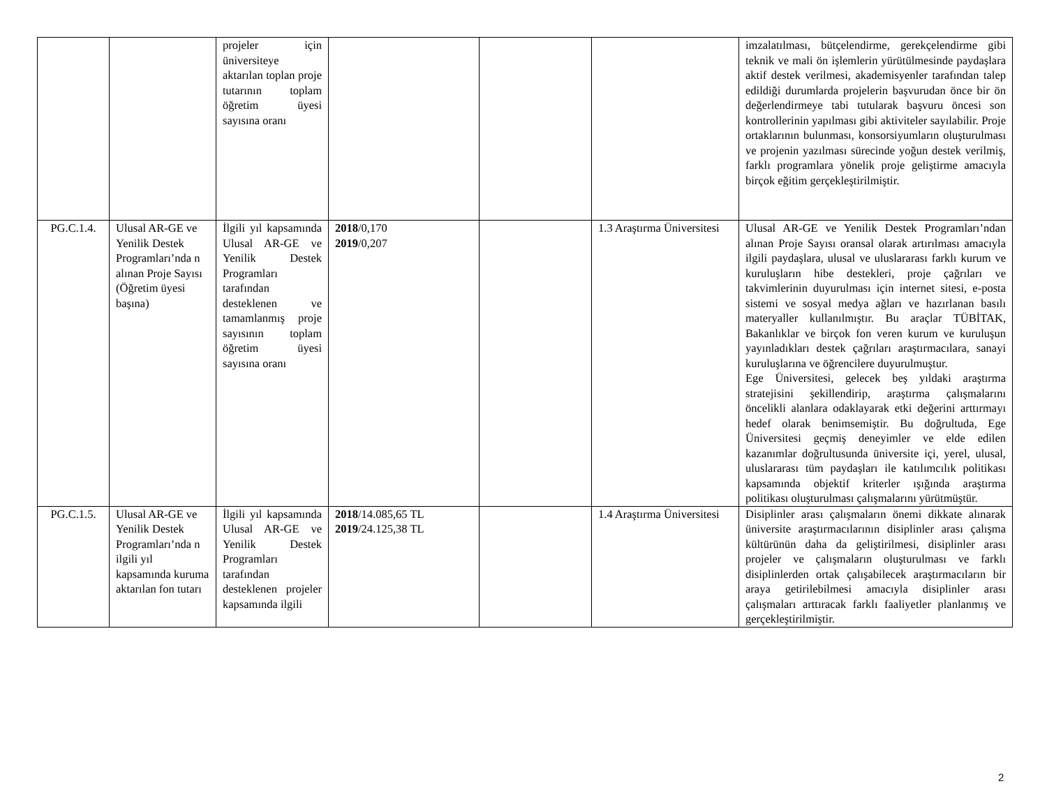| | | projeler için üniversiteye aktarılan toplan proje tutarının toplam öğretim üyesi sayısına oranı | | | | imzalatılması, bütçelendirme, gerekçelendirme gibi teknik ve mali ön işlemlerin yürütülmesinde paydaşlara aktif destek verilmesi, akademisyenler tarafından talep edildiği durumlarda projelerin başvurudan önce bir ön değerlendirmeye tabi tutularak başvuru öncesi son kontrollerinin yapılması gibi aktiviteler sayılabilir. Proje ortaklarının bulunması, konsorsiyumların oluşturulması ve projenin yazılması sürecinde yoğun destek verilmiş, farklı programlara yönelik proje geliştirme amacıyla birçok eğitim gerçekleştirilmiştir. |
| PG.C.1.4. | Ulusal AR-GE ve Yenilik Destek Programları’nda n alınan Proje Sayısı (Öğretim üyesi başına) | İlgili yıl kapsamında Ulusal AR-GE ve Yenilik Destek Programları tarafından desteklenen ve tamamlanmış proje sayısının toplam öğretim üyesi sayısına oranı | 2018 /0,170 2019 /0,207 | | 1.3 Araştırma Üniversitesi | Ulusal AR-GE ve Yenilik Destek Programları’ndan alınan Proje Sayısı oransal olarak artırılması amacıyla ilgili paydaşlara, ulusal ve uluslararası farklı kurum ve kuruluşların hibe destekleri, proje çağrıları ve takvimlerinin duyurulması için internet sitesi, e-posta sistemi ve sosyal medya ağları ve hazırlanan basılı materyaller kullanılmıştır. Bu araçlar TÜBİTAK, Bakanlıklar ve birçok fon veren kurum ve kuruluşun yayınladıkları destek çağrıları araştırmacılara, sanayi kuruluşlarına ve öğrencilere duyurulmuştur. Ege Üniversitesi, gelecek beş yıldaki araştırma stratejisini şekillendirip, araştırma çalışmalarını öncelikli alanlara odaklayarak etki değerini arttırmayı hedef olarak benimsemiştir. Bu doğrultuda, Ege Üniversitesi geçmiş deneyimler ve elde edilen kazanımlar doğrultusunda üniversite içi, yerel, ulusal, uluslararası tüm paydaşları ile katılımcılık politikası kapsamında objektif kriterler ışığında araştırma politikası oluşturulması çalışmalarını yürütmüştür. |
| PG.C.1.5. | Ulusal AR-GE ve Yenilik Destek Programları’nda n ilgili yıl kapsamında kuruma aktarılan fon tutarı | İlgili yıl kapsamında Ulusal AR-GE ve Yenilik Destek Programları tarafından desteklenen projeler kapsamında ilgili | 2018 /14.085,65 TL 2019 /24.125,38 TL | | 1.4 Araştırma Üniversitesi | Disiplinler arası çalışmaların önemi dikkate alınarak üniversite araştırmacılarının disiplinler arası çalışma kültürünün daha da geliştirilmesi, disiplinler arası projeler ve çalışmaların oluşturulması ve farklı disiplinlerden ortak çalışabilecek araştırmacıların bir araya getirilebilmesi amacıyla disiplinler arası çalışmaları arttıracak farklı faaliyetler planlanmış ve gerçekleştirilmiştir. |
2